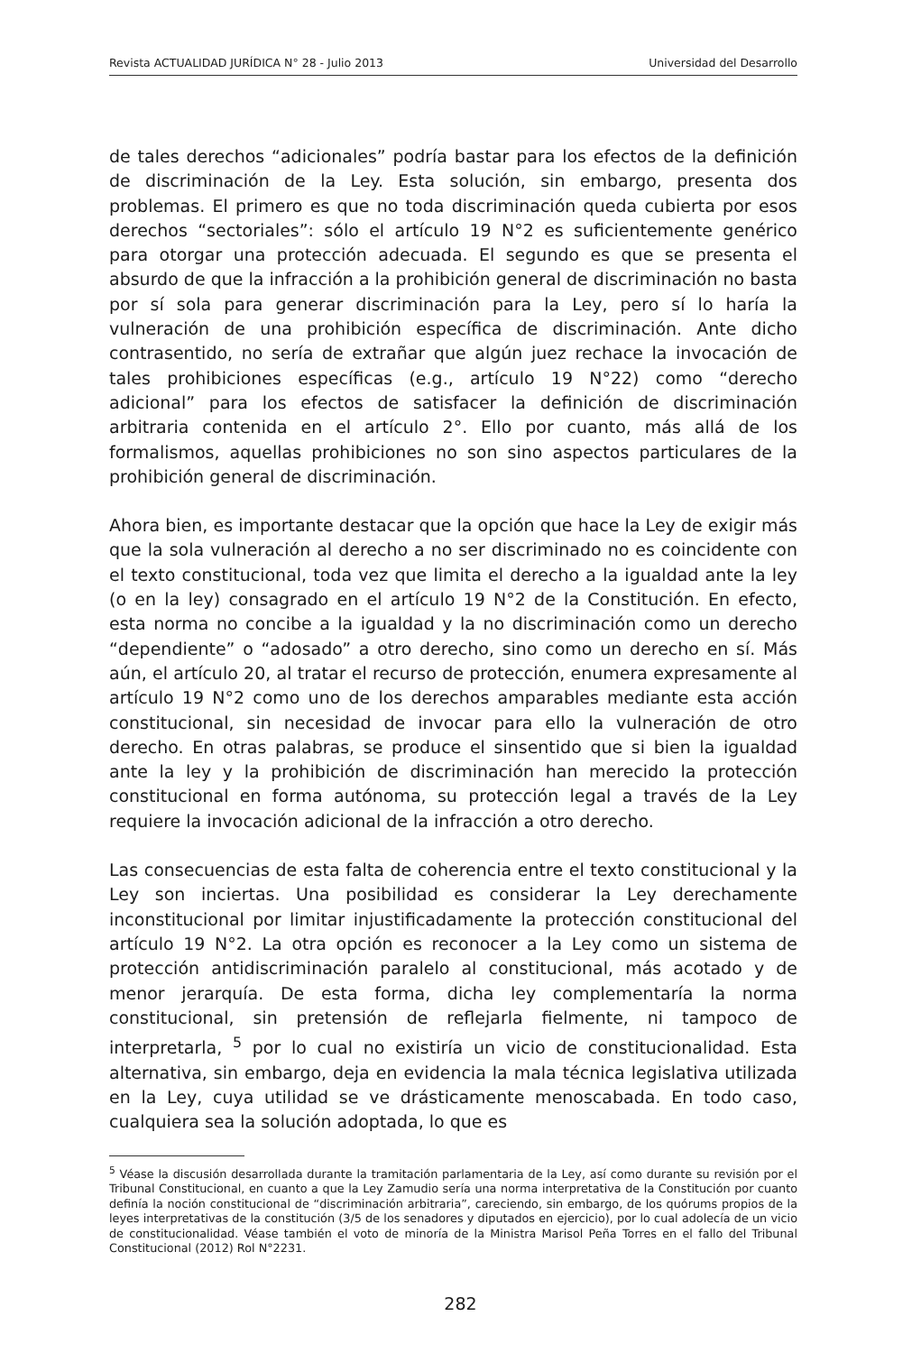Revista ACTUALIDAD JURÍDICA N° 28 - Julio 2013 Universidad del Desarrollo
de tales derechos “adicionales” podría bastar para los efectos de la definición de discriminación de la Ley. Esta solución, sin embargo, presenta dos problemas. El primero es que no toda discriminación queda cubierta por esos derechos “sectoriales”: sólo el artículo 19 N°2 es suficientemente genérico para otorgar una protección adecuada. El segundo es que se presenta el absurdo de que la infracción a la prohibición general de discriminación no basta por sí sola para generar discriminación para la Ley, pero sí lo haría la vulneración de una prohibición específica de discriminación. Ante dicho contrasentido, no sería de extrañar que algún juez rechace la invocación de tales prohibiciones específicas (e.g., artículo 19 N°22) como “derecho adicional” para los efectos de satisfacer la definición de discriminación arbitraria contenida en el artículo 2°. Ello por cuanto, más allá de los formalismos, aquellas prohibiciones no son sino aspectos particulares de la prohibición general de discriminación.
Ahora bien, es importante destacar que la opción que hace la Ley de exigir más que la sola vulneración al derecho a no ser discriminado no es coincidente con el texto constitucional, toda vez que limita el derecho a la igualdad ante la ley (o en la ley) consagrado en el artículo 19 N°2 de la Constitución. En efecto, esta norma no concibe a la igualdad y la no discriminación como un derecho “dependiente” o “adosado” a otro derecho, sino como un derecho en sí. Más aún, el artículo 20, al tratar el recurso de protección, enumera expresamente al artículo 19 N°2 como uno de los derechos amparables mediante esta acción constitucional, sin necesidad de invocar para ello la vulneración de otro derecho. En otras palabras, se produce el sinsentido que si bien la igualdad ante la ley y la prohibición de discriminación han merecido la protección constitucional en forma autónoma, su protección legal a través de la Ley requiere la invocación adicional de la infracción a otro derecho.
Las consecuencias de esta falta de coherencia entre el texto constitucional y la Ley son inciertas. Una posibilidad es considerar la Ley derechamente inconstitucional por limitar injustificadamente la protección constitucional del artículo 19 N°2. La otra opción es reconocer a la Ley como un sistema de protección antidiscriminación paralelo al constitucional, más acotado y de menor jerarquía. De esta forma, dicha ley complementaría la norma constitucional, sin pretensión de reflejarla fielmente, ni tampoco de interpretarla, <sup>5</sup> por lo cual no existiría un vicio de constitucionalidad. Esta alternativa, sin embargo, deja en evidencia la mala técnica legislativa utilizada en la Ley, cuya utilidad se ve drásticamente menoscabada. En todo caso, cualquiera sea la solución adoptada, lo que es
<sup>5</sup> Véase la discusión desarrollada durante la tramitación parlamentaria de la Ley, así como durante su revisión por el Tribunal Constitucional, en cuanto a que la Ley Zamudio sería una norma interpretativa de la Constitución por cuanto definía la noción constitucional de “discriminación arbitraria”, careciendo, sin embargo, de los quórums propios de la leyes interpretativas de la constitución (3/5 de los senadores y diputados en ejercicio), por lo cual adolecía de un vicio de constitucionalidad. Véase también el voto de minoría de la Ministra Marisol Peña Torres en el fallo del Tribunal Constitucional (2012) Rol N°2231.
282